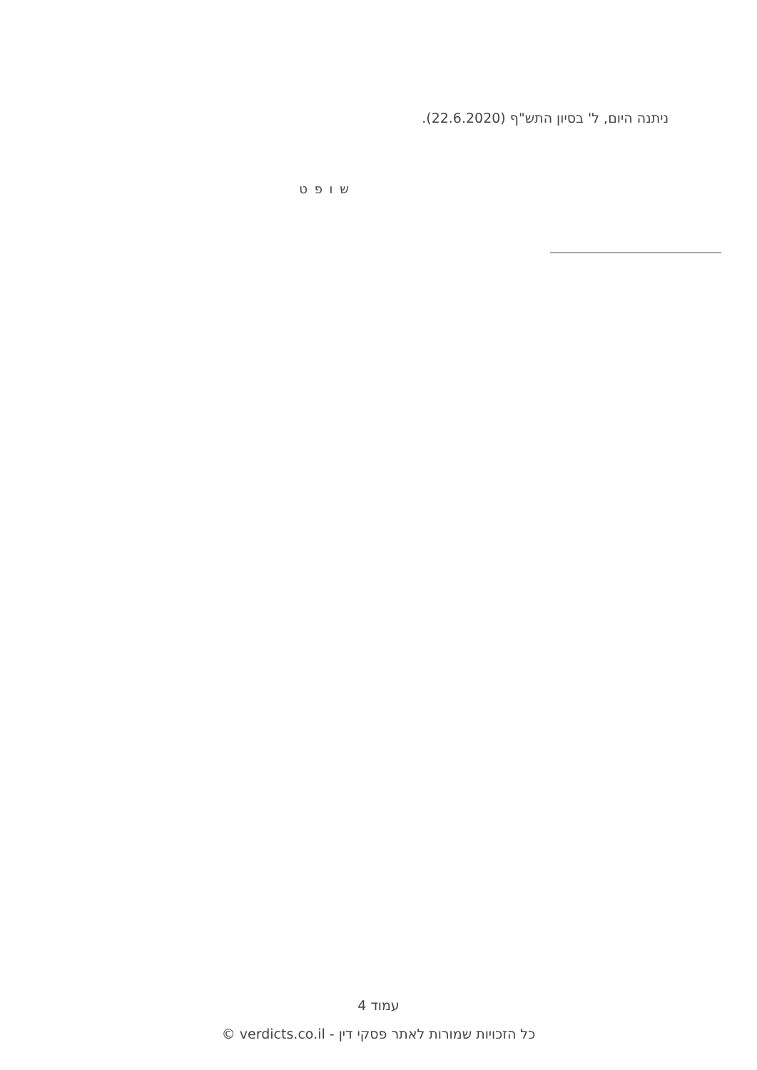ניתנה היום, ל' בסיון התש"ף (22.6.2020).
ש ו פ ט
עמוד 4
כל הזכויות שמורות לאתר פסקי דין - verdicts.co.il ©